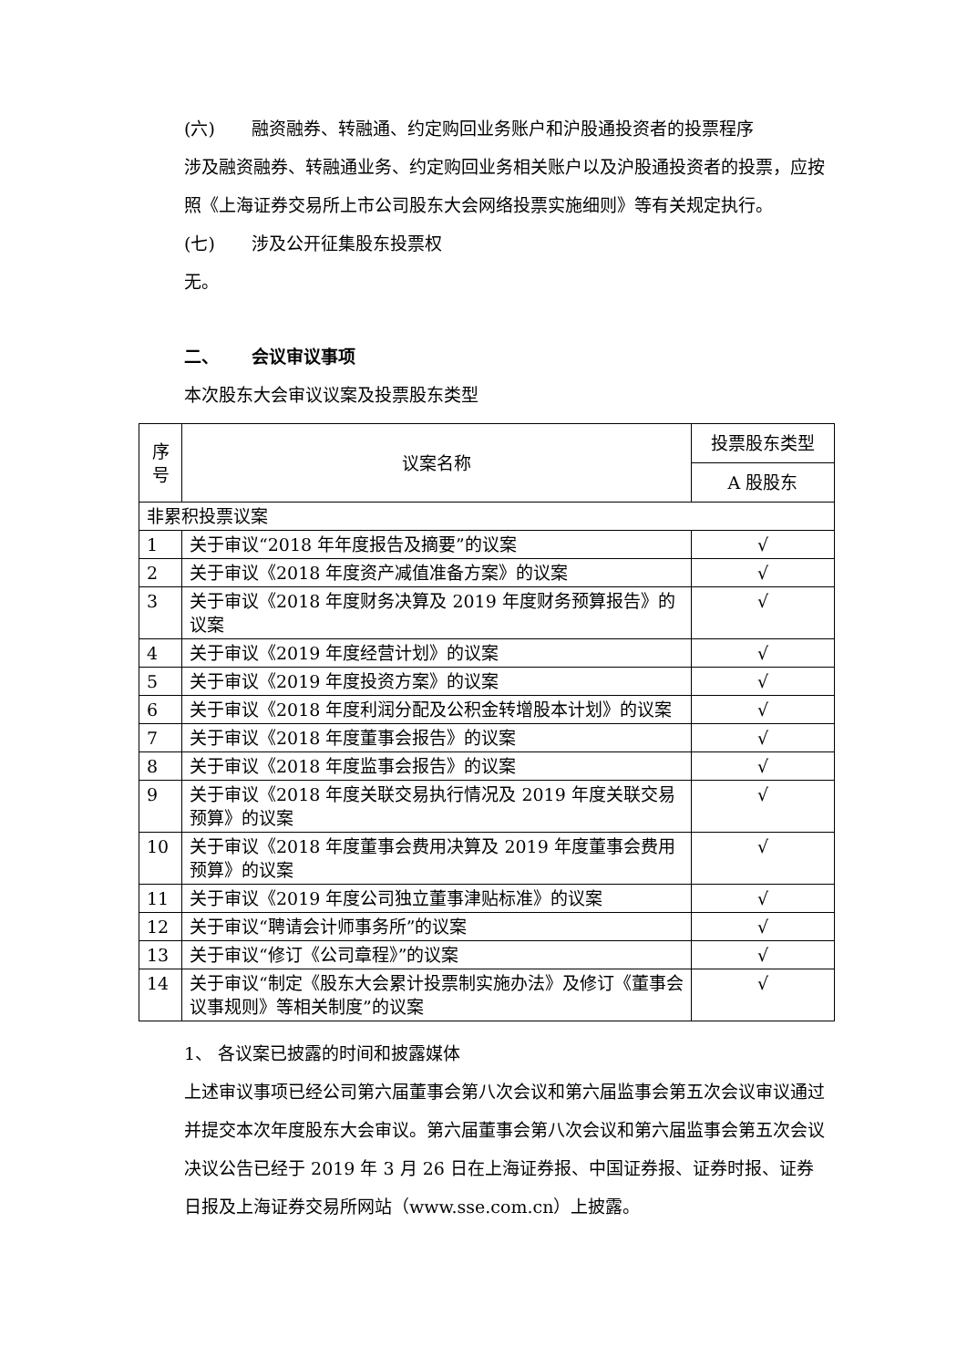(六) 融资融券、转融通、约定购回业务账户和沪股通投资者的投票程序
涉及融资融券、转融通业务、约定购回业务相关账户以及沪股通投资者的投票，应按照《上海证券交易所上市公司股东大会网络投票实施细则》等有关规定执行。
(七) 涉及公开征集股东投票权
无。
二、 会议审议事项
本次股东大会审议议案及投票股东类型
| 序号 | 议案名称 | 投票股东类型 |
| --- | --- | --- |
| | | A 股股东 |
| 非累积投票议案 | | |
| 1 | 关于审议“2018 年年度报告及摘要”的议案 | √ |
| 2 | 关于审议《2018 年度资产减值准备方案》的议案 | √ |
| 3 | 关于审议《2018 年度财务决算及 2019 年度财务预算报告》的议案 | √ |
| 4 | 关于审议《2019 年度经营计划》的议案 | √ |
| 5 | 关于审议《2019 年度投资方案》的议案 | √ |
| 6 | 关于审议《2018 年度利润分配及公积金转增股本计划》的议案 | √ |
| 7 | 关于审议《2018 年度董事会报告》的议案 | √ |
| 8 | 关于审议《2018 年度监事会报告》的议案 | √ |
| 9 | 关于审议《2018 年度关联交易执行情况及 2019 年度关联交易预算》的议案 | √ |
| 10 | 关于审议《2018 年度董事会费用决算及 2019 年度董事会费用预算》的议案 | √ |
| 11 | 关于审议《2019 年度公司独立董事津贴标准》的议案 | √ |
| 12 | 关于审议“聘请会计师事务所”的议案 | √ |
| 13 | 关于审议“修订《公司章程》”的议案 | √ |
| 14 | 关于审议“制定《股东大会累计投票制实施办法》及修订《董事会议事规则》等相关制度”的议案 | √ |
1、 各议案已披露的时间和披露媒体
上述审议事项已经公司第六届董事会第八次会议和第六届监事会第五次会议审议通过并提交本次年度股东大会审议。第六届董事会第八次会议和第六届监事会第五次会议决议公告已经于 2019 年 3 月 26 日在上海证券报、中国证券报、证券时报、证券日报及上海证券交易所网站（www.sse.com.cn）上披露。